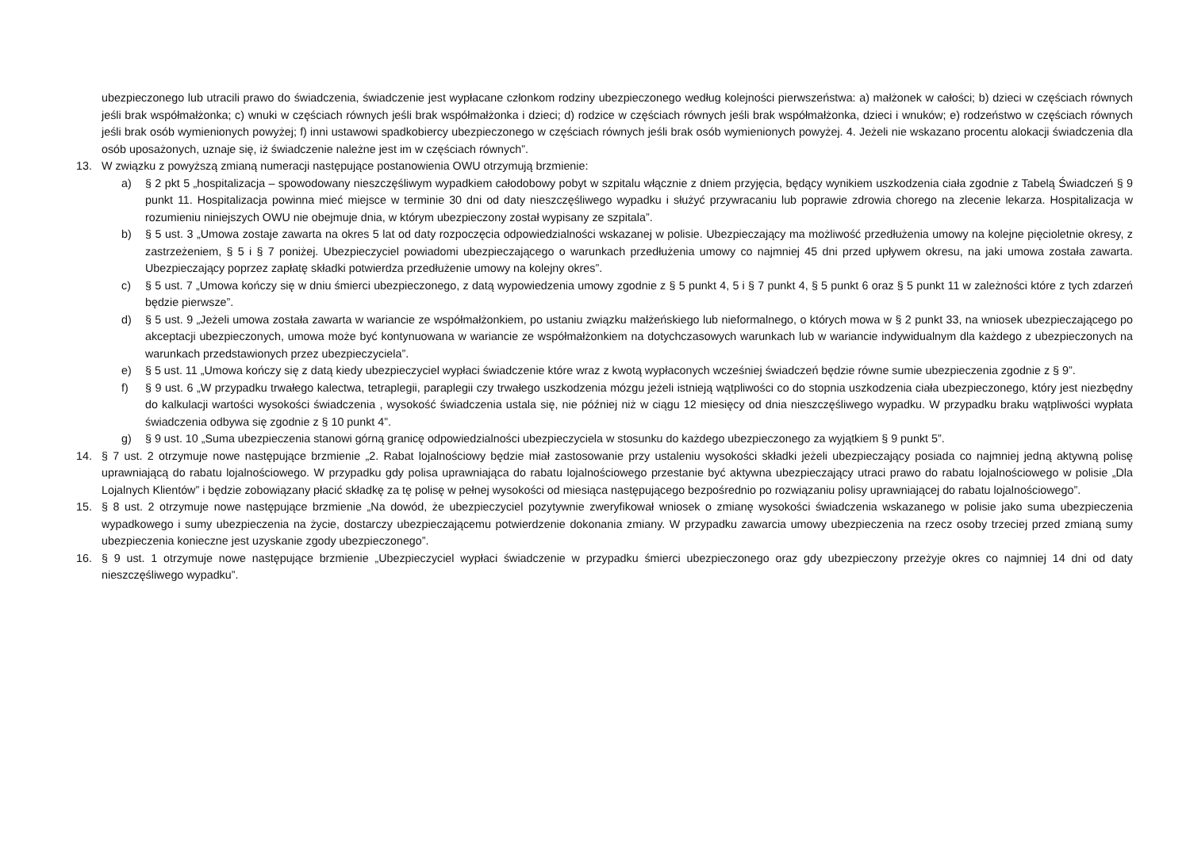ubezpieczonego lub utracili prawo do świadczenia, świadczenie jest wypłacane członkom rodziny ubezpieczonego według kolejności pierwszeństwa: a) małżonek w całości; b) dzieci w częściach równych jeśli brak współmałżonka; c) wnuki w częściach równych jeśli brak współmałżonka i dzieci; d) rodzice w częściach równych jeśli brak współmałżonka, dzieci i wnuków; e) rodzeństwo w częściach równych jeśli brak osób wymienionych powyżej; f) inni ustawowi spadkobiercy ubezpieczonego w częściach równych jeśli brak osób wymienionych powyżej. 4. Jeżeli nie wskazano procentu alokacji świadczenia dla osób uposażonych, uznaje się, iż świadczenie należne jest im w częściach równych”.
13. W związku z powyższą zmianą numeracji następujące postanowienia OWU otrzymują brzmienie:
a) § 2 pkt 5 „hospitalizacja – spowodowany nieszczęśliwym wypadkiem całodobowy pobyt w szpitalu włącznie z dniem przyjęcia, będący wynikiem uszkodzenia ciała zgodnie z Tabelą Świadczeń § 9 punkt 11. Hospitalizacja powinna mieć miejsce w terminie 30 dni od daty nieszczęśliwego wypadku i służyć przywracaniu lub poprawie zdrowia chorego na zlecenie lekarza. Hospitalizacja w rozumieniu niniejszych OWU nie obejmuje dnia, w którym ubezpieczony został wypisany ze szpitala”.
b) § 5 ust. 3 „Umowa zostaje zawarta na okres 5 lat od daty rozpoczęcia odpowiedzialności wskazanej w polisie. Ubezpieczający ma możliwość przedłużenia umowy na kolejne pięcioletnie okresy, z zastrzeżeniem, § 5 i § 7 poniżej. Ubezpieczyciel powiadomi ubezpieczającego o warunkach przedłużenia umowy co najmniej 45 dni przed upływem okresu, na jaki umowa została zawarta. Ubezpieczający poprzez zapłatę składki potwierdza przedłużenie umowy na kolejny okres”.
c) § 5 ust. 7 „Umowa kończy się w dniu śmierci ubezpieczonego, z datą wypowiedzenia umowy zgodnie z § 5 punkt 4, 5 i § 7 punkt 4, § 5 punkt 6 oraz § 5 punkt 11 w zależności które z tych zdarzeń będzie pierwsze”.
d) § 5 ust. 9 „Jeżeli umowa została zawarta w wariancie ze współmałżonkiem, po ustaniu związku małżeńskiego lub nieformalnego, o których mowa w § 2 punkt 33, na wniosek ubezpieczającego po akceptacji ubezpieczonych, umowa może być kontynuowana w wariancie ze współmałżonkiem na dotychczasowych warunkach lub w wariancie indywidualnym dla każdego z ubezpieczonych na warunkach przedstawionych przez ubezpieczyciela”.
e) § 5 ust. 11 „Umowa kończy się z datą kiedy ubezpieczyciel wypłaci świadczenie które wraz z kwotą wypłaconych wcześniej świadczeń będzie równe sumie ubezpieczenia zgodnie z § 9”.
f) § 9 ust. 6 „W przypadku trwałego kalectwa, tetraplegii, paraplegii czy trwałego uszkodzenia mózgu jeżeli istnieją wątpliwości co do stopnia uszkodzenia ciała ubezpieczonego, który jest niezbędny do kalkulacji wartości wysokości świadczenia , wysokość świadczenia ustala się, nie później niż w ciągu 12 miesięcy od dnia nieszczęśliwego wypadku. W przypadku braku wątpliwości wypłata świadczenia odbywa się zgodnie z § 10 punkt 4”.
g) § 9 ust. 10 „Suma ubezpieczenia stanowi górną granicę odpowiedzialności ubezpieczyciela w stosunku do każdego ubezpieczonego za wyjątkiem § 9 punkt 5”.
14. § 7 ust. 2 otrzymuje nowe następujące brzmienie „2. Rabat lojalnościowy będzie miał zastosowanie przy ustaleniu wysokości składki jeżeli ubezpieczający posiada co najmniej jedną aktywną polisę uprawniającą do rabatu lojalnościowego. W przypadku gdy polisa uprawniająca do rabatu lojalnościowego przestanie być aktywna ubezpieczający utraci prawo do rabatu lojalnościowego w polisie „Dla Lojalnych Klientów” i będzie zobowiązany płacić składkę za tę polisę w pełnej wysokości od miesiąca następującego bezpośrednio po rozwiązaniu polisy uprawniającej do rabatu lojalnościowego”.
15. § 8 ust. 2 otrzymuje nowe następujące brzmienie „Na dowód, że ubezpieczyciel pozytywnie zweryfikował wniosek o zmianę wysokości świadczenia wskazanego w polisie jako suma ubezpieczenia wypadkowego i sumy ubezpieczenia na życie, dostarczy ubezpieczającemu potwierdzenie dokonania zmiany. W przypadku zawarcia umowy ubezpieczenia na rzecz osoby trzeciej przed zmianą sumy ubezpieczenia konieczne jest uzyskanie zgody ubezpieczonego”.
16. § 9 ust. 1 otrzymuje nowe następujące brzmienie „Ubezpieczyciel wypłaci świadczenie w przypadku śmierci ubezpieczonego oraz gdy ubezpieczony przeżyje okres co najmniej 14 dni od daty nieszczęśliwego wypadku”.